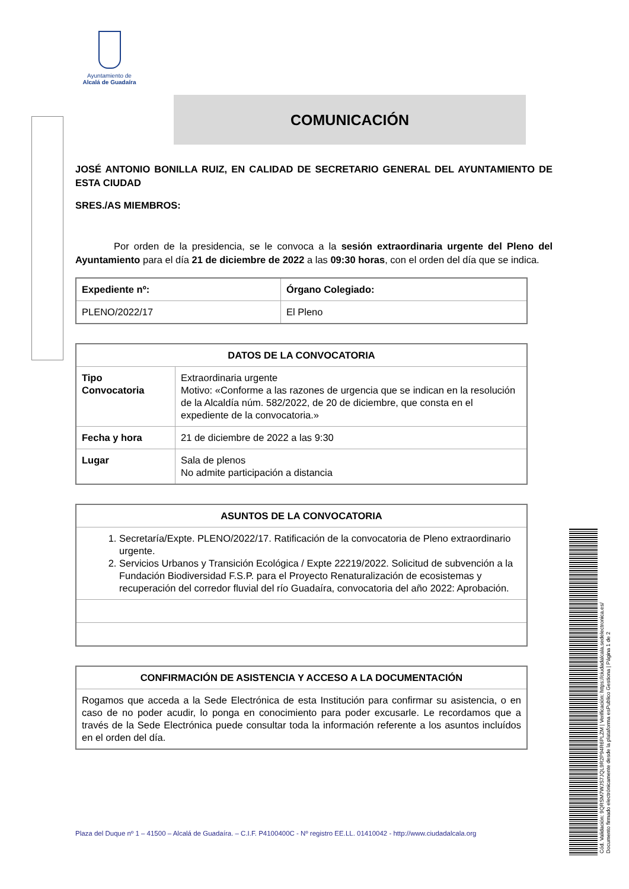Ayuntamiento de
Alcalá de Guadaíra
COMUNICACIÓN
JOSÉ ANTONIO BONILLA RUIZ, EN CALIDAD DE SECRETARIO GENERAL DEL AYUNTAMIENTO DE ESTA CIUDAD
SRES./AS MIEMBROS:
Por orden de la presidencia, se le convoca a la sesión extraordinaria urgente del Pleno del Ayuntamiento para el día 21 de diciembre de 2022 a las 09:30 horas, con el orden del día que se indica.
| Expediente nº: | Órgano Colegiado: |
| --- | --- |
| PLENO/2022/17 | El Pleno |
| DATOS DE LA CONVOCATORIA | |
| --- | --- |
| Tipo Convocatoria | Extraordinaria urgente Motivo: «Conforme a las razones de urgencia que se indican en la resolución de la Alcaldía núm. 582/2022, de 20 de diciembre, que consta en el expediente de la convocatoria.» |
| Fecha y hora | 21 de diciembre de 2022 a las 9:30 |
| Lugar | Sala de plenos No admite participación a distancia |
| ASUNTOS DE LA CONVOCATORIA |
| --- |
| 1. Secretaría/Expte. PLENO/2022/17. Ratificación de la convocatoria de Pleno extraordinario urgente. 2. Servicios Urbanos y Transición Ecológica / Expte 22219/2022. Solicitud de subvención a la Fundación Biodiversidad F.S.P. para el Proyecto Renaturalización de ecosistemas y recuperación del corredor fluvial del río Guadaíra, convocatoria del año 2022: Aprobación. |
| CONFIRMACIÓN DE ASISTENCIA Y ACCESO A LA DOCUMENTACIÓN |
| --- |
| Rogamos que acceda a la Sede Electrónica de esta Institución para confirmar su asistencia, o en caso de no poder acudir, lo ponga en conocimiento para poder excusarle. Le recordamos que a través de la Sede Electrónica puede consultar toda la información referente a los asuntos incluídos en el orden del día. |
Plaza del Duque nº 1 – 41500 – Alcalá de Guadaíra. – C.I.F. P4100400C - Nº registro EE.LL. 01410042 - http://www.ciudadalcala.org
Cód. Validación: 9QRSM7WJS7JQL9R2P94R6PLZM | Verificación: https://ciudadalcala.sedelectronica.es/
Documento firmado electrónicamente desde la plataforma esPublico Gestiona | Página 1 de 2